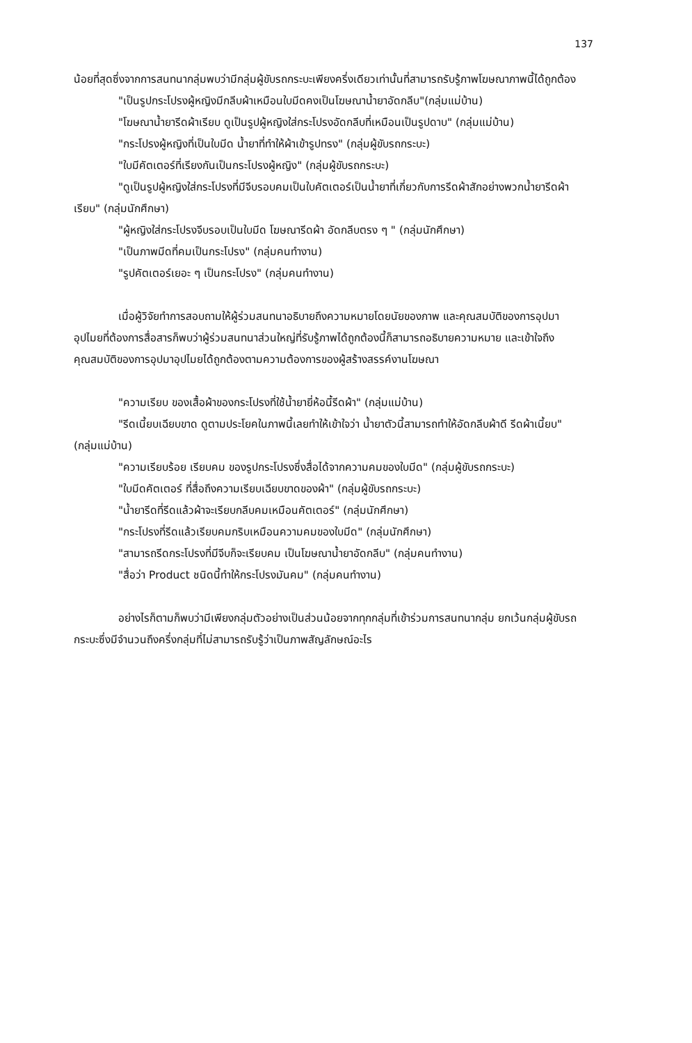137
น้อยที่สุดซึ่งจากการสนทนากลุ่มพบว่ามีกลุ่มผู้ขับรถกระบะเพียงครึ่งเดียวเท่านั้นที่สามารถรับรู้ภาพโฆษณาภาพนี้ได้ถูกต้อง
"เป็นรูปกระโปรงผู้หญิงมีกลีบผ้าเหมือนใบมีดคงเป็นโฆษณาน้ำยาอัดกลีบ"(กลุ่มแม่บ้าน)
"โฆษณาน้ำยารีดผ้าเรียบ ดูเป็นรูปผู้หญิงใส่กระโปรงอัดกลีบที่เหมือนเป็นรูปดาบ" (กลุ่มแม่บ้าน)
"กระโปรงผู้หญิงที่เป็นใบมีด น้ำยาที่ทำให้ผ้าเข้ารูปทรง" (กลุ่มผู้ขับรถกระบะ)
"ใบมีคัตเตอร์ที่เรียงกันเป็นกระโปรงผู้หญิง" (กลุ่มผู้ขับรถกระบะ)
"ดูเป็นรูปผู้หญิงใส่กระโปรงที่มีจีบรอบคมเป็นใบคัตเตอร์เป็นน้ำยาที่เกี่ยวกับการรีดผ้าสักอย่างพวกน้ำยารีดผ้าเรียบ" (กลุ่มนักศึกษา)
"ผู้หญิงใส่กระโปรงจีบรอบเป็นใบมีด โฆษณารีดผ้า อัดกลีบตรง ๆ " (กลุ่มนักศึกษา)
"เป็นภาพมีดที่คมเป็นกระโปรง" (กลุ่มคนทำงาน)
"รูปคัตเตอร์เยอะ ๆ เป็นกระโปรง" (กลุ่มคนทำงาน)
เมื่อผู้วิจัยทำการสอบถามให้ผู้ร่วมสนทนาอธิบายถึงความหมายโดยนัยของภาพ และคุณสมบัติของการอุปมาอุปไมยที่ต้องการสื่อสารก็พบว่าผู้ร่วมสนทนาส่วนใหญ่ที่รับรู้ภาพได้ถูกต้องนี้ก็สามารถอธิบายความหมาย และเข้าใจถึงคุณสมบัติของการอุปมาอุปไมยได้ถูกต้องตามความต้องการของผู้สร้างสรรค์งานโฆษณา
"ความเรียบ ของเสื้อผ้าของกระโปรงที่ใช้น้ำยายี่ห้อนี้รีดผ้า" (กลุ่มแม่บ้าน)
"รีดเนี้ยบเฉียบขาด ดูตามประโยคในภาพนี้เลยทำให้เข้าใจว่า น้ำยาตัวนี้สามารถทำให้อัดกลีบผ้าดี รีดผ้าเนี้ยบ" (กลุ่มแม่บ้าน)
"ความเรียบร้อย เรียบคม ของรูปกระโปรงซึ่งสื่อได้จากความคมของใบมีด" (กลุ่มผู้ขับรถกระบะ)
"ใบมีดคัตเตอร์ ที่สื่อถึงความเรียบเฉียบขาดของผ้า" (กลุ่มผู้ขับรถกระบะ)
"น้ำยารีดที่รีดแล้วผ้าจะเรียบกลีบคมเหมือนคัตเตอร์" (กลุ่มนักศึกษา)
"กระโปรงที่รีดแล้วเรียบคมกริบเหมือนความคมของใบมีด" (กลุ่มนักศึกษา)
"สามารถรีดกระโปรงที่มีจีบก็จะเรียบคม เป็นโฆษณาน้ำยาอัดกลีบ" (กลุ่มคนทำงาน)
"สื่อว่า Product ชนิดนี้ทำให้กระโปรงมันคม" (กลุ่มคนทำงาน)
อย่างไรก็ตามก็พบว่ามีเพียงกลุ่มตัวอย่างเป็นส่วนน้อยจากทุกกลุ่มที่เข้าร่วมการสนทนากลุ่ม ยกเว้นกลุ่มผู้ขับรถกระบะซึ่งมีจำนวนถึงครึ่งกลุ่มที่ไม่สามารถรับรู้ว่าเป็นภาพสัญลักษณ์อะไร